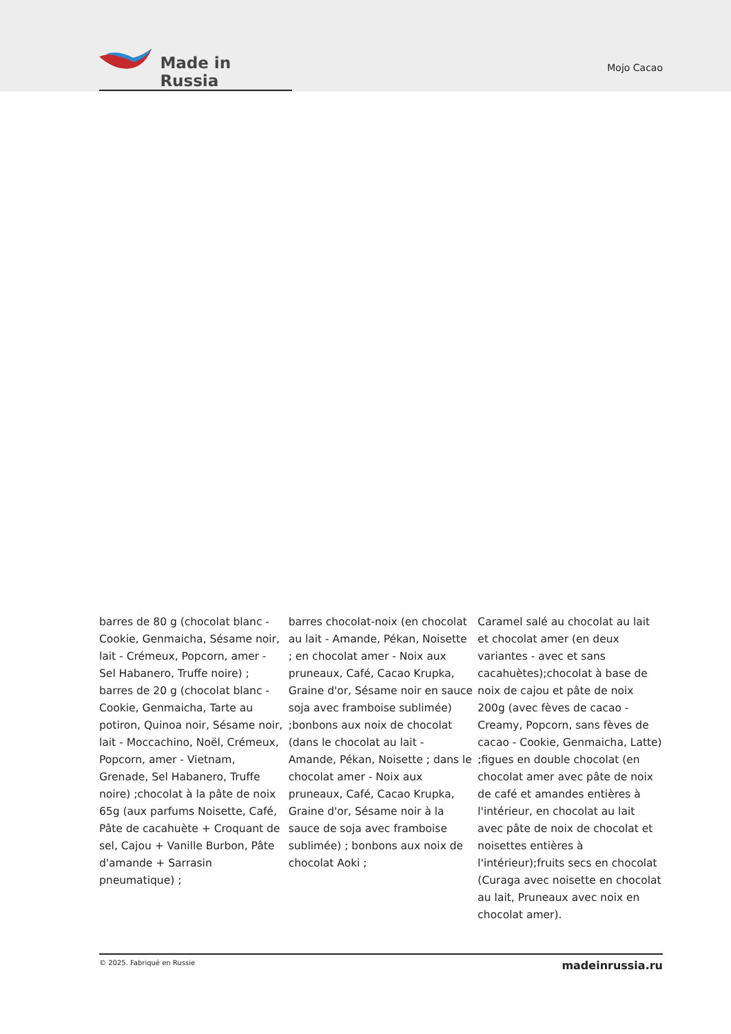Made in Russia
Mojo Cacao
barres de 80 g (chocolat blanc - Cookie, Genmaicha, Sésame noir, lait - Crémeux, Popcorn, amer - Sel Habanero, Truffe noire) ; barres de 20 g (chocolat blanc - Cookie, Genmaicha, Tarte au potiron, Quinoa noir, Sésame noir, lait - Moccachino, Noël, Crémeux, Popcorn, amer - Vietnam, Grenade, Sel Habanero, Truffe noire) ;chocolat à la pâte de noix 65g (aux parfums Noisette, Café, Pâte de cacahuète + Croquant de sel, Cajou + Vanille Burbon, Pâte d'amande + Sarrasin pneumatique) ;
barres chocolat-noix (en chocolat au lait - Amande, Pékan, Noisette ; en chocolat amer - Noix aux pruneaux, Café, Cacao Krupka, Graine d'or, Sésame noir en sauce soja avec framboise sublimée) ;bonbons aux noix de chocolat (dans le chocolat au lait - Amande, Pékan, Noisette ; dans le chocolat amer - Noix aux pruneaux, Café, Cacao Krupka, Graine d'or, Sésame noir à la sauce de soja avec framboise sublimée) ; bonbons aux noix de chocolat Aoki ;
Caramel salé au chocolat au lait et chocolat amer (en deux variantes - avec et sans cacahuètes);chocolat à base de noix de cajou et pâte de noix 200g (avec fèves de cacao - Creamy, Popcorn, sans fèves de cacao - Cookie, Genmaicha, Latte) ;figues en double chocolat (en chocolat amer avec pâte de noix de café et amandes entières à l'intérieur, en chocolat au lait avec pâte de noix de chocolat et noisettes entières à l'intérieur);fruits secs en chocolat (Curaga avec noisette en chocolat au lait, Pruneaux avec noix en chocolat amer).
© 2025. Fabriqué en Russie madeinrussia.ru